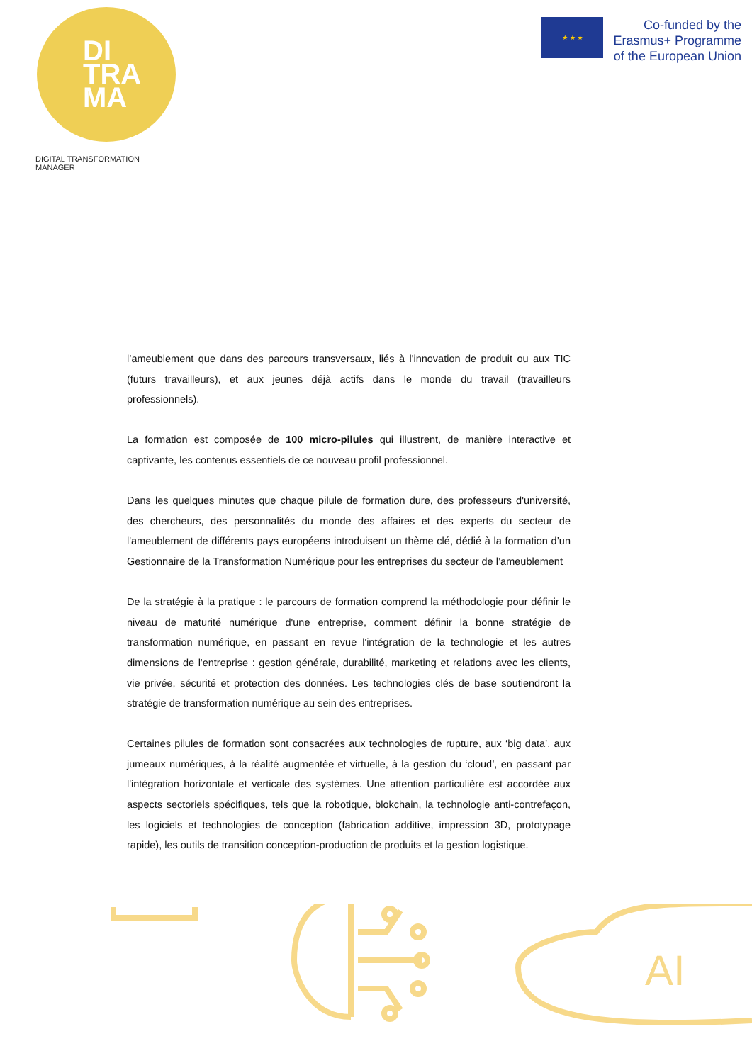DI
TRA
MA
DIGITAL TRANSFORMATION MANAGER
★ ★ ★
Co-funded by the
Erasmus+ Programme
of the European Union
l’ameublement que dans des parcours transversaux, liés à l'innovation de produit ou aux TIC (futurs travailleurs), et aux jeunes déjà actifs dans le monde du travail (travailleurs professionnels).
La formation est composée de 100 micro-pilules qui illustrent, de manière interactive et captivante, les contenus essentiels de ce nouveau profil professionnel.
Dans les quelques minutes que chaque pilule de formation dure, des professeurs d'université, des chercheurs, des personnalités du monde des affaires et des experts du secteur de l'ameublement de différents pays européens introduisent un thème clé, dédié à la formation d’un Gestionnaire de la Transformation Numérique pour les entreprises du secteur de l’ameublement
De la stratégie à la pratique : le parcours de formation comprend la méthodologie pour définir le niveau de maturité numérique d'une entreprise, comment définir la bonne stratégie de transformation numérique, en passant en revue l'intégration de la technologie et les autres dimensions de l'entreprise : gestion générale, durabilité, marketing et relations avec les clients, vie privée, sécurité et protection des données. Les technologies clés de base soutiendront la stratégie de transformation numérique au sein des entreprises.
Certaines pilules de formation sont consacrées aux technologies de rupture, aux ‘big data’, aux jumeaux numériques, à la réalité augmentée et virtuelle, à la gestion du ‘cloud’, en passant par l'intégration horizontale et verticale des systèmes. Une attention particulière est accordée aux aspects sectoriels spécifiques, tels que la robotique, blokchain, la technologie anti-contrefaçon, les logiciels et technologies de conception (fabrication additive, impression 3D, prototypage rapide), les outils de transition conception-production de produits et la gestion logistique.
AI